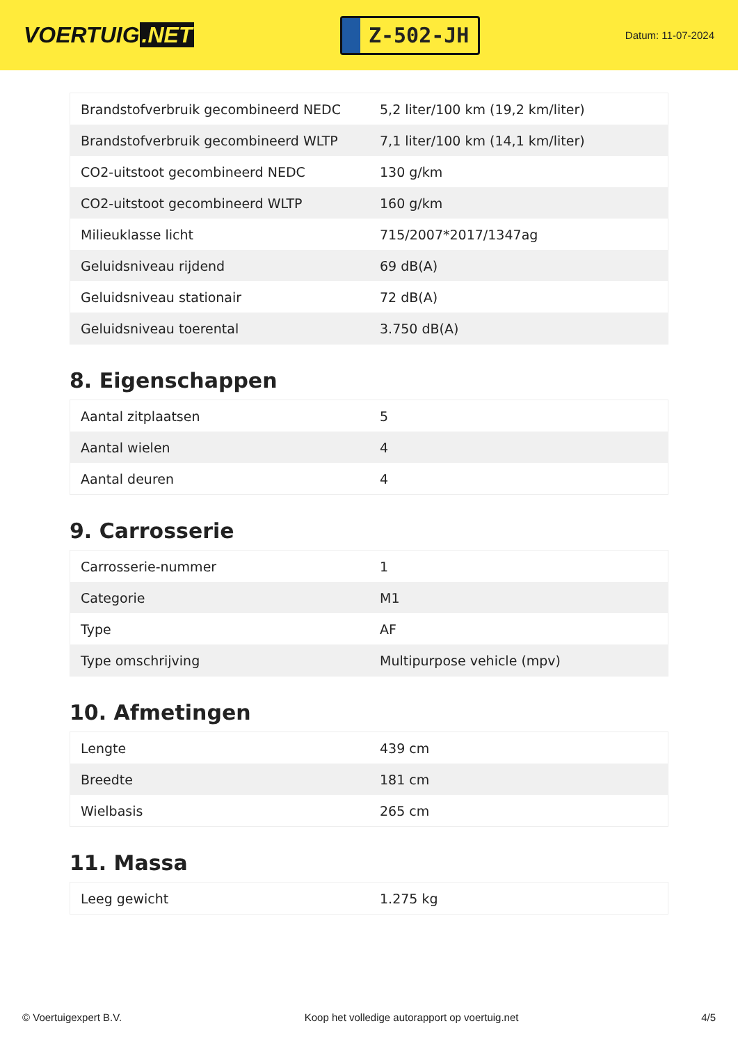VOERTUIG.NET
Z-502-JH
Datum: 11-07-2024
| Brandstofverbruik gecombineerd NEDC | 5,2 liter/100 km (19,2 km/liter) |
| Brandstofverbruik gecombineerd WLTP | 7,1 liter/100 km (14,1 km/liter) |
| CO2-uitstoot gecombineerd NEDC | 130 g/km |
| CO2-uitstoot gecombineerd WLTP | 160 g/km |
| Milieuklasse licht | 715/2007*2017/1347ag |
| Geluidsniveau rijdend | 69 dB(A) |
| Geluidsniveau stationair | 72 dB(A) |
| Geluidsniveau toerental | 3.750 dB(A) |
8. Eigenschappen
| Aantal zitplaatsen | 5 |
| Aantal wielen | 4 |
| Aantal deuren | 4 |
9. Carrosserie
| Carrosserie-nummer | 1 |
| Categorie | M1 |
| Type | AF |
| Type omschrijving | Multipurpose vehicle (mpv) |
10. Afmetingen
| Lengte | 439 cm |
| Breedte | 181 cm |
| Wielbasis | 265 cm |
11. Massa
| Leeg gewicht | 1.275 kg |
© Voertuigexpert B.V. Koop het volledige autorapport op voertuig.net 4/5